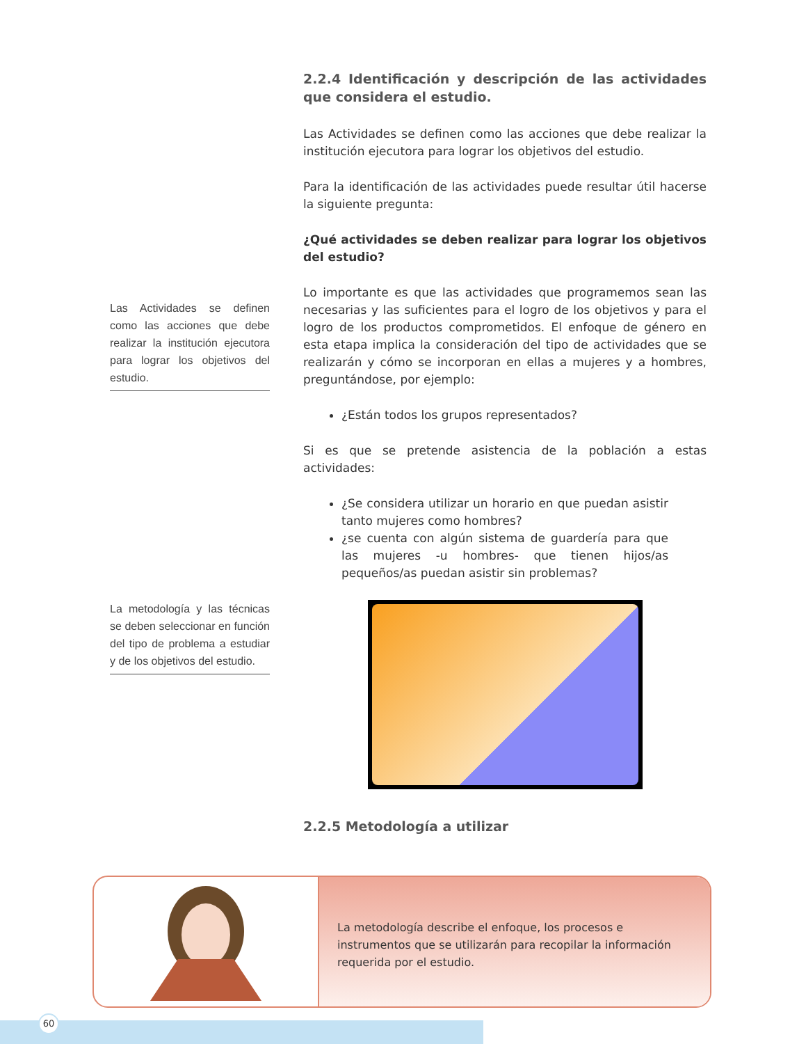Las Actividades se definen como las acciones que debe realizar la institución ejecutora para lograr los objetivos del estudio.
La metodología y las técnicas se deben seleccionar en función del tipo de problema a estudiar y de los objetivos del estudio.
2.2.4 Identificación y descripción de las actividades que considera el estudio.
Las Actividades se definen como las acciones que debe realizar la institución ejecutora para lograr los objetivos del estudio.
Para la identificación de las actividades puede resultar útil hacerse la siguiente pregunta:
¿Qué actividades se deben realizar para lograr los objetivos del estudio?
Lo importante es que las actividades que programemos sean las necesarias y las suficientes para el logro de los objetivos y para el logro de los productos comprometidos. El enfoque de género en esta etapa implica la consideración del tipo de actividades que se realizarán y cómo se incorporan en ellas a mujeres y a hombres, preguntándose, por ejemplo:
¿Están todos los grupos representados?
Si es que se pretende asistencia de la población a estas actividades:
¿Se considera utilizar un horario en que puedan asistir tanto mujeres como hombres?
¿se cuenta con algún sistema de guardería para que las mujeres -u hombres- que tienen hijos/as pequeños/as puedan asistir sin problemas?
2.2.5 Metodología a utilizar
La metodología describe el enfoque, los procesos e instrumentos que se utilizarán para recopilar la información requerida por el estudio.
60